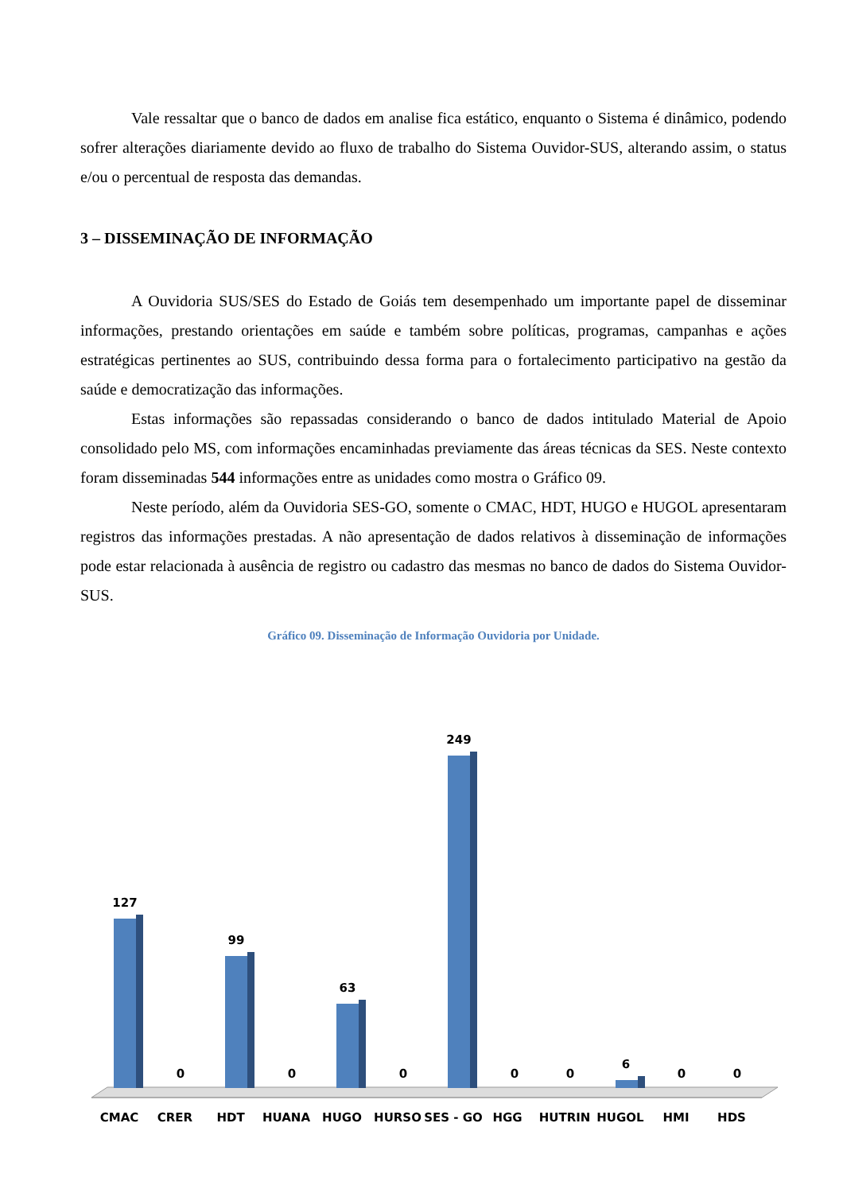Vale ressaltar que o banco de dados em analise fica estático, enquanto o Sistema é dinâmico, podendo sofrer alterações diariamente devido ao fluxo de trabalho do Sistema Ouvidor-SUS, alterando assim, o status e/ou o percentual de resposta das demandas.
3 – DISSEMINAÇÃO DE INFORMAÇÃO
A Ouvidoria SUS/SES do Estado de Goiás tem desempenhado um importante papel de disseminar informações, prestando orientações em saúde e também sobre políticas, programas, campanhas e ações estratégicas pertinentes ao SUS, contribuindo dessa forma para o fortalecimento participativo na gestão da saúde e democratização das informações.
Estas informações são repassadas considerando o banco de dados intitulado Material de Apoio consolidado pelo MS, com informações encaminhadas previamente das áreas técnicas da SES. Neste contexto foram disseminadas 544 informações entre as unidades como mostra o Gráfico 09.
Neste período, além da Ouvidoria SES-GO, somente o CMAC, HDT, HUGO e HUGOL apresentaram registros das informações prestadas. A não apresentação de dados relativos à disseminação de informações pode estar relacionada à ausência de registro ou cadastro das mesmas no banco de dados do Sistema Ouvidor-SUS.
Gráfico 09. Disseminação de Informação Ouvidoria por Unidade.
127
0
99
0
63
0
249
0
0
6
0
0
CMAC
CRER
HDT
HUANA
HUGO
HURSO
SES - GO
HGG
HUTRIN
HUGOL
HMI
HDS